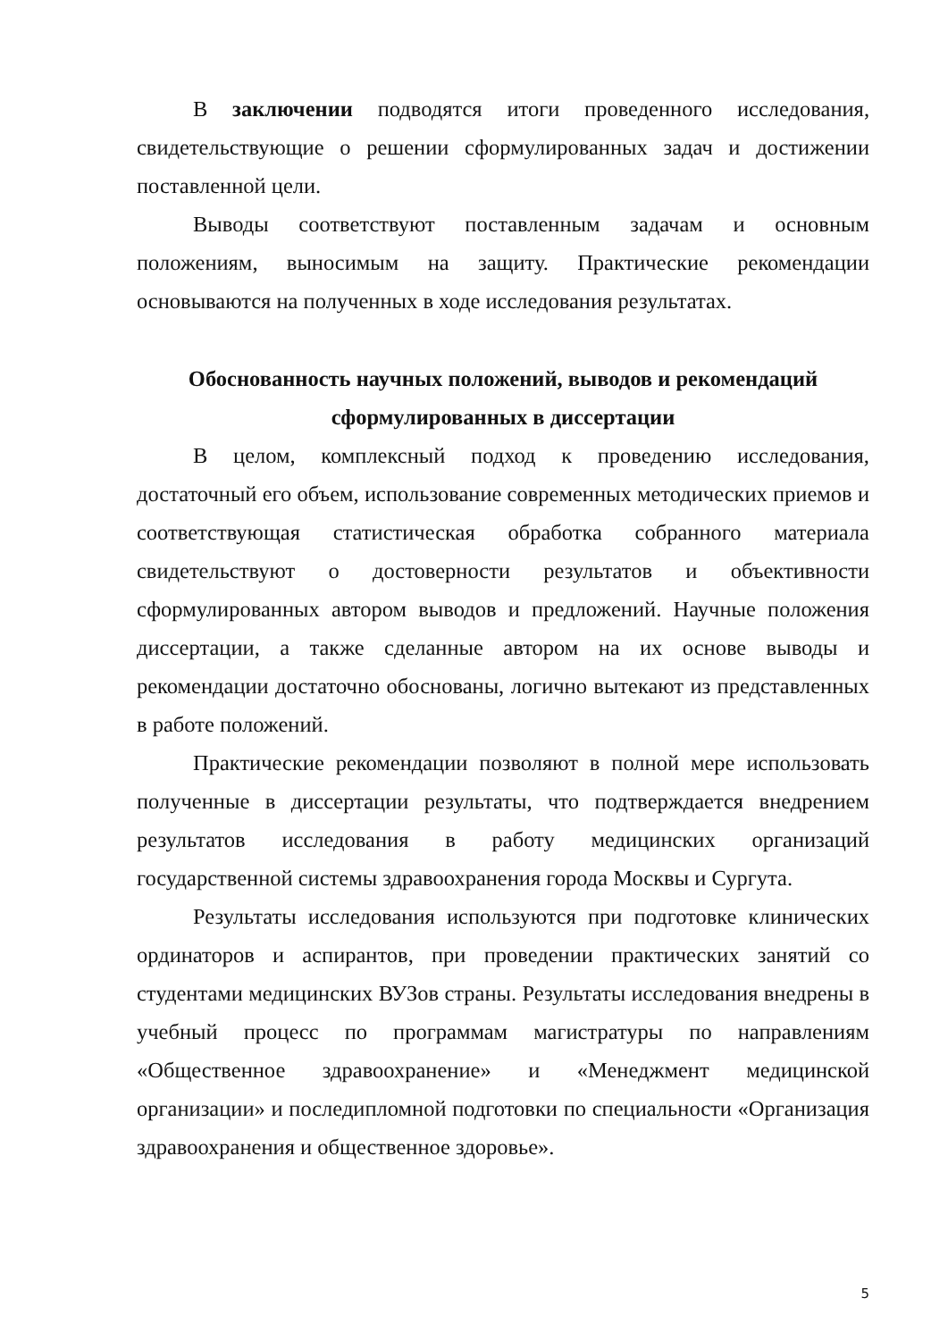В заключении подводятся итоги проведенного исследования, свидетельствующие о решении сформулированных задач и достижении поставленной цели.
Выводы соответствуют поставленным задачам и основным положениям, выносимым на защиту. Практические рекомендации основываются на полученных в ходе исследования результатах.
Обоснованность научных положений, выводов и рекомендаций сформулированных в диссертации
В целом, комплексный подход к проведению исследования, достаточный его объем, использование современных методических приемов и соответствующая статистическая обработка собранного материала свидетельствуют о достоверности результатов и объективности сформулированных автором выводов и предложений. Научные положения диссертации, а также сделанные автором на их основе выводы и рекомендации достаточно обоснованы, логично вытекают из представленных в работе положений.
Практические рекомендации позволяют в полной мере использовать полученные в диссертации результаты, что подтверждается внедрением результатов исследования в работу медицинских организаций государственной системы здравоохранения города Москвы и Сургута.
Результаты исследования используются при подготовке клинических ординаторов и аспирантов, при проведении практических занятий со студентами медицинских ВУЗов страны. Результаты исследования внедрены в учебный процесс по программам магистратуры по направлениям «Общественное здравоохранение» и «Менеджмент медицинской организации» и последипломной подготовки по специальности «Организация здравоохранения и общественное здоровье».
5